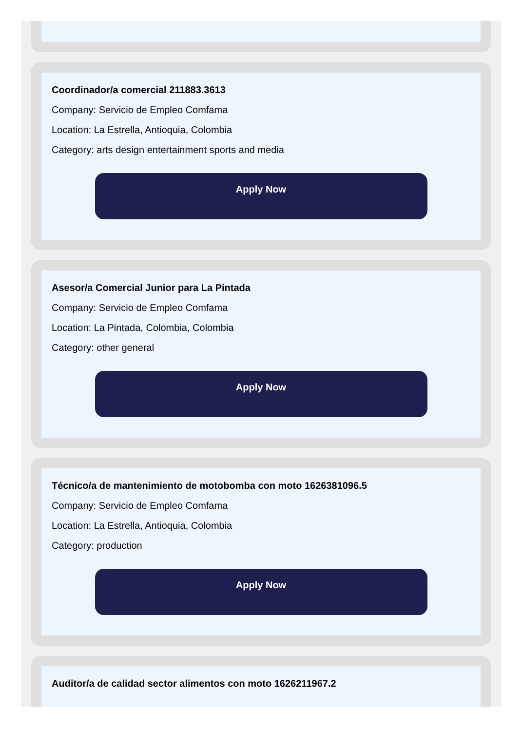Coordinador/a comercial 211883.3613
Company: Servicio de Empleo Comfama
Location: La Estrella, Antioquia, Colombia
Category: arts design entertainment sports and media
Apply Now
Asesor/a Comercial Junior para La Pintada
Company: Servicio de Empleo Comfama
Location: La Pintada, Colombia, Colombia
Category: other general
Apply Now
Técnico/a de mantenimiento de motobomba con moto 1626381096.5
Company: Servicio de Empleo Comfama
Location: La Estrella, Antioquia, Colombia
Category: production
Apply Now
Auditor/a de calidad sector alimentos con moto 1626211967.2